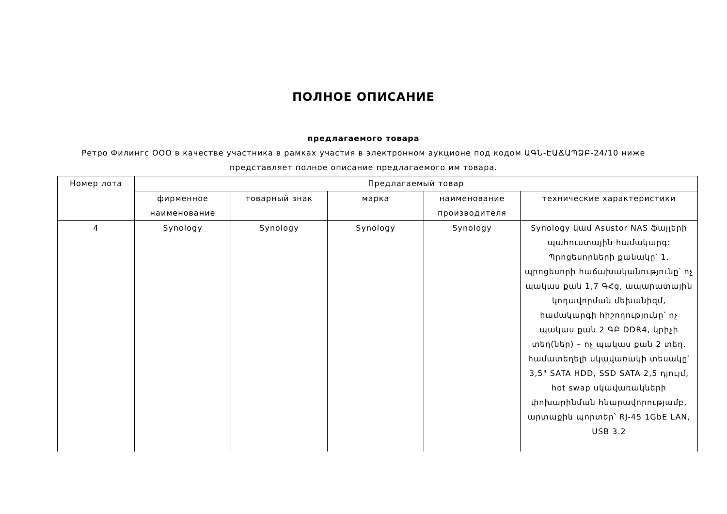ПОЛНОЕ ОПИСАНИЕ
предлагаемого товара
Ретро Филингс ООО в качестве участника в рамках участия в электронном аукционе под кодом ԱԳՆ-ԷԱՃԱՊՁԲ-24/10 ниже представляет полное описание предлагаемого им товара.
| Номер лота | Предлагаемый товар | | | | |
| --- | --- | --- | --- | --- | --- |
| | фирменное наименование | товарный знак | марка | наименование производителя | технические характеристики |
| 4 | Synology | Synology | Synology | Synology | Synology կամ Asustor NAS ֆայլերի պահուստային համակարգ: Պրոցեսորների քանակը՝ 1, պրոցեսորի հաճախականությունը՝ ոչ պակաս քան 1,7 ԳՀց, ապարատային կոդավորման մեխանիզմ, համակարգի հիշողությունը՝ ոչ պակաս քան 2 ԳԲ DDR4, կրիչի տեղ(ներ) – ոչ պակաս քան 2 տեղ, համատեղելի սկավառակի տեսակը՝ 3,5" SATA HDD, SSD SATA 2,5 դյույմ, hot swap սկավառակների փոխարինման հնարավորությամբ, արտաքին պորտեր՝ RJ-45 1GbE LAN, USB 3.2 |